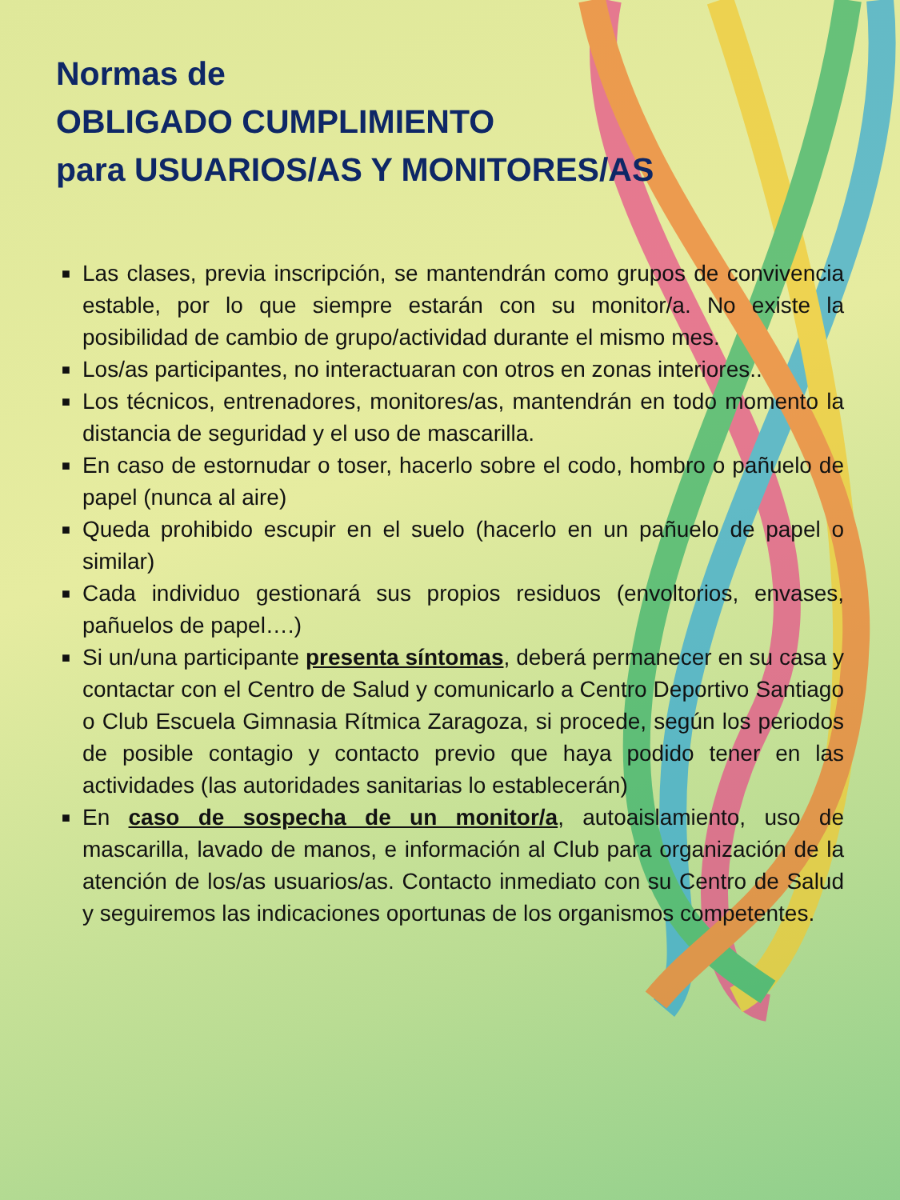Normas de
OBLIGADO CUMPLIMIENTO
para USUARIOS/AS Y MONITORES/AS
■ Las clases, previa inscripción, se mantendrán como grupos de convivencia estable, por lo que siempre estarán con su monitor/a. No existe la posibilidad de cambio de grupo/actividad durante el mismo mes.
■ Los/as participantes, no interactuaran con otros en zonas interiores..
■ Los técnicos, entrenadores, monitores/as, mantendrán en todo momento la distancia de seguridad y el uso de mascarilla.
■ En caso de estornudar o toser, hacerlo sobre el codo, hombro o pañuelo de papel (nunca al aire)
■ Queda prohibido escupir en el suelo (hacerlo en un pañuelo de papel o similar)
■ Cada individuo gestionará sus propios residuos (envoltorios, envases, pañuelos de papel….)
■ Si un/una participante presenta síntomas, deberá permanecer en su casa y contactar con el Centro de Salud y comunicarlo a Centro Deportivo Santiago o Club Escuela Gimnasia Rítmica Zaragoza, si procede, según los periodos de posible contagio y contacto previo que haya podido tener en las actividades (las autoridades sanitarias lo establecerán)
■ En caso de sospecha de un monitor/a, autoaislamiento, uso de mascarilla, lavado de manos, e información al Club para organización de la atención de los/as usuarios/as. Contacto inmediato con su Centro de Salud y seguiremos las indicaciones oportunas de los organismos competentes.